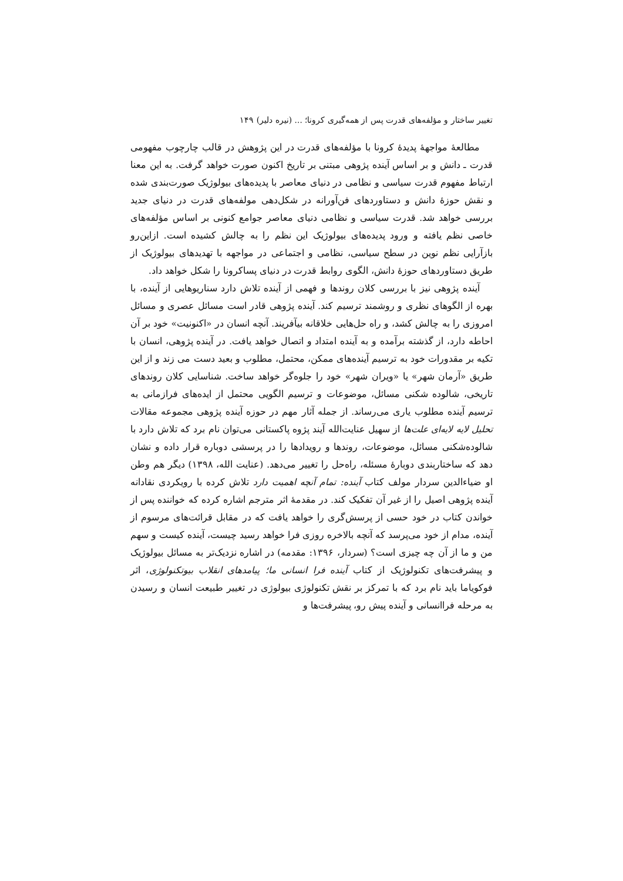تغییر ساختار و مؤلفه‌های قدرت پس از همه‌گیری کرونا؛ ... (نیره دلیر) ۱۴۹
مطالعهٔ مواجههٔ پدیدهٔ کرونا با مؤلفه‌های قدرت در این پژوهش در قالب چارچوب مفهومی قدرت ـ دانش و بر اساس آینده پژوهی مبتنی بر تاریخ اکنون صورت خواهد گرفت. به این معنا ارتباط مفهوم قدرت سیاسی و نظامی در دنیای معاصر با پدیده‌های بیولوژیک صورت‌بندی شده و نقش حوزهٔ دانش و دستاوردهای فن‌آورانه در شکل‌دهی مولفه‌های قدرت در دنیای جدید بررسی خواهد شد. قدرت سیاسی و نظامی دنیای معاصر جوامع کنونی بر اساس مؤلفه‌های خاصی نظم یافته و ورود پدیده‌های بیولوژیک این نظم را به چالش کشیده است. ازاین‌رو بازآرایی نظم نوین در سطح سیاسی، نظامی و اجتماعی در مواجهه با تهدیدهای بیولوژیک از طریق دستاوردهای حوزهٔ دانش، الگوی روابط قدرت در دنیای پساکرونا را شکل خواهد داد.
آینده پژوهی نیز با بررسی کلان روندها و فهمی از آینده تلاش دارد سناریوهایی از آینده، با بهره از الگوهای نظری و روشمند ترسیم کند. آینده پژوهی قادر است مسائل عصری و مسائل امروزی را به چالش کشد، و راه حل‌هایی خلاقانه بیآفریند. آنچه انسان در «اکنونیت» خود بر آن احاطه دارد، از گذشته برآمده و به آینده امتداد و اتصال خواهد یافت. در آینده پژوهی، انسان با تکیه بر مقدورات خود به ترسیم آینده‌های ممکن، محتمل، مطلوب و بعید دست می زند و از این طریق «آرمان شهر» یا «ویران شهر» خود را جلوه‌گر خواهد ساخت. شناسایی کلان روندهای تاریخی، شالوده شکنی مسائل، موضوعات و ترسیم الگویی محتمل از ایده‌های فرازمانی به ترسیم آینده مطلوب یاری می‌رساند. از جمله آثار مهم در حوزه آینده پژوهی مجموعه مقالات تحلیل لایه لایه‌ای علت‌ها از سهیل عنایت‌الله آیند پژوه پاکستانی می‌توان نام برد که تلاش دارد با شالوده‌شکنی مسائل، موضوعات، روندها و رویدادها را در پرسشی دوباره قرار داده و نشان دهد که ساختاربندی دوبارهٔ مسئله، راه‌حل را تغییر می‌دهد. (عنایت الله، ۱۳۹۸) دیگر هم وطن او ضیاءالدین سردار مولف کتاب آینده: تمام آنچه اهمیت دارد تلاش کرده با رویکردی نقادانه آینده پژوهی اصیل را از غیر آن تفکیک کند. در مقدمهٔ اثر مترجم اشاره کرده که خواننده پس از خواندن کتاب در خود حسی از پرسش‌گری را خواهد یافت که در مقابل قرائت‌های مرسوم از آینده، مدام از خود می‌پرسد که آنچه بالاخره روزی فرا خواهد رسید چیست، آینده کیست و سهم من و ما از آن چه چیزی است؟ (سردار، ۱۳۹۶: مقدمه) در اشاره نزدیک‌تر به مسائل بیولوژیک و پیشرفت‌های تکنولوژیک از کتاب آینده فرا انسانی ما؛ پیامدهای انقلاب بیوتکنولوژی، اثر فوکویاما باید نام برد که با تمرکز بر نقش تکنولوژی بیولوژی در تغییر طبیعت انسان و رسیدن به مرحله فراانسانی و آینده پیش رو، پیشرفت‌ها و